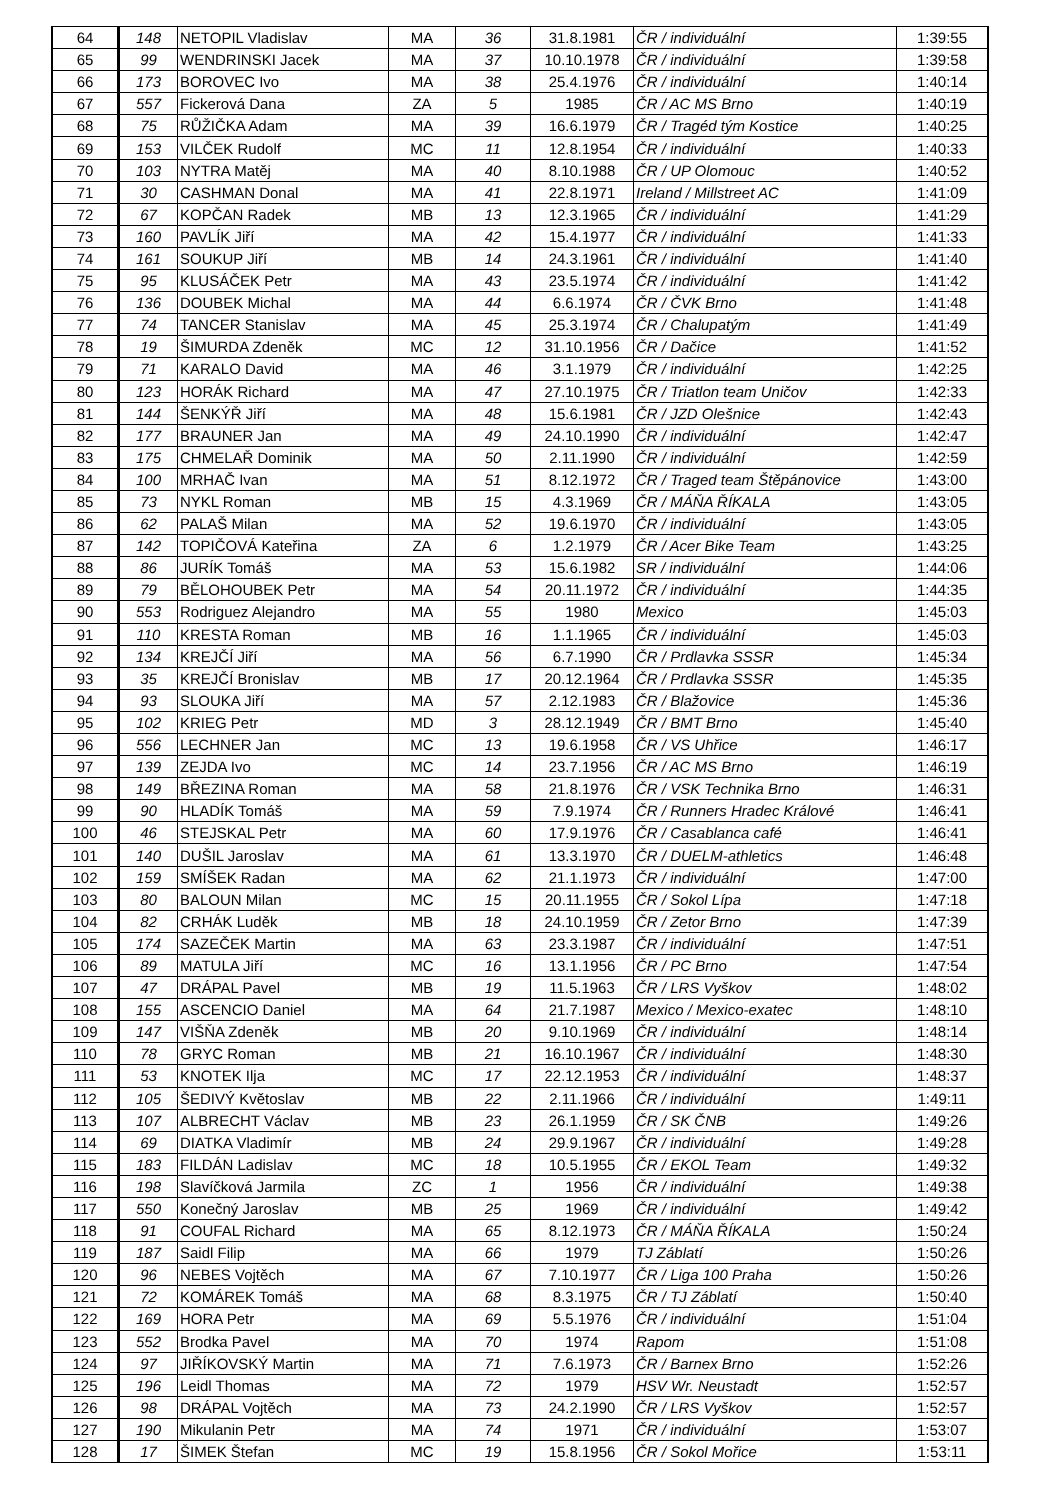| 64 | 148 | NETOPIL Vladislav | MA | 36 | 31.8.1981 | ČR / individuální | 1:39:55 |
| 65 | 99 | WENDRINSKI Jacek | MA | 37 | 10.10.1978 | ČR / individuální | 1:39:58 |
| 66 | 173 | BOROVEC Ivo | MA | 38 | 25.4.1976 | ČR / individuální | 1:40:14 |
| 67 | 557 | Fickerová Dana | ZA | 5 | 1985 | ČR / AC MS Brno | 1:40:19 |
| 68 | 75 | RŮŽIČKA Adam | MA | 39 | 16.6.1979 | ČR / Tragéd tým Kostice | 1:40:25 |
| 69 | 153 | VILČEK Rudolf | MC | 11 | 12.8.1954 | ČR / individuální | 1:40:33 |
| 70 | 103 | NYTRA Matěj | MA | 40 | 8.10.1988 | ČR / UP Olomouc | 1:40:52 |
| 71 | 30 | CASHMAN Donal | MA | 41 | 22.8.1971 | Ireland / Millstreet AC | 1:41:09 |
| 72 | 67 | KOPČAN Radek | MB | 13 | 12.3.1965 | ČR / individuální | 1:41:29 |
| 73 | 160 | PAVLÍK Jiří | MA | 42 | 15.4.1977 | ČR / individuální | 1:41:33 |
| 74 | 161 | SOUKUP Jiří | MB | 14 | 24.3.1961 | ČR / individuální | 1:41:40 |
| 75 | 95 | KLUSÁČEK Petr | MA | 43 | 23.5.1974 | ČR / individuální | 1:41:42 |
| 76 | 136 | DOUBEK Michal | MA | 44 | 6.6.1974 | ČR / ČVK Brno | 1:41:48 |
| 77 | 74 | TANCER Stanislav | MA | 45 | 25.3.1974 | ČR / Chalupatým | 1:41:49 |
| 78 | 19 | ŠIMURDA Zdeněk | MC | 12 | 31.10.1956 | ČR / Dačice | 1:41:52 |
| 79 | 71 | KARALO David | MA | 46 | 3.1.1979 | ČR / individuální | 1:42:25 |
| 80 | 123 | HORÁK Richard | MA | 47 | 27.10.1975 | ČR / Triatlon team Uničov | 1:42:33 |
| 81 | 144 | ŠENKÝŘ Jiří | MA | 48 | 15.6.1981 | ČR / JZD Olešnice | 1:42:43 |
| 82 | 177 | BRAUNER Jan | MA | 49 | 24.10.1990 | ČR / individuální | 1:42:47 |
| 83 | 175 | CHMELAŘ Dominik | MA | 50 | 2.11.1990 | ČR / individuální | 1:42:59 |
| 84 | 100 | MRHAČ Ivan | MA | 51 | 8.12.1972 | ČR / Traged team Štěpánovice | 1:43:00 |
| 85 | 73 | NYKL Roman | MB | 15 | 4.3.1969 | ČR / MÁŇA ŘÍKALA | 1:43:05 |
| 86 | 62 | PALAŠ Milan | MA | 52 | 19.6.1970 | ČR / individuální | 1:43:05 |
| 87 | 142 | TOPIČOVÁ Kateřina | ZA | 6 | 1.2.1979 | ČR / Acer Bike Team | 1:43:25 |
| 88 | 86 | JURÍK Tomáš | MA | 53 | 15.6.1982 | SR / individuální | 1:44:06 |
| 89 | 79 | BĚLOHOUBEK Petr | MA | 54 | 20.11.1972 | ČR / individuální | 1:44:35 |
| 90 | 553 | Rodriguez Alejandro | MA | 55 | 1980 | Mexico | 1:45:03 |
| 91 | 110 | KRESTA Roman | MB | 16 | 1.1.1965 | ČR / individuální | 1:45:03 |
| 92 | 134 | KREJČÍ Jiří | MA | 56 | 6.7.1990 | ČR / Prdlavka SSSR | 1:45:34 |
| 93 | 35 | KREJČÍ Bronislav | MB | 17 | 20.12.1964 | ČR / Prdlavka SSSR | 1:45:35 |
| 94 | 93 | SLOUKA Jiří | MA | 57 | 2.12.1983 | ČR / Blažovice | 1:45:36 |
| 95 | 102 | KRIEG Petr | MD | 3 | 28.12.1949 | ČR / BMT Brno | 1:45:40 |
| 96 | 556 | LECHNER Jan | MC | 13 | 19.6.1958 | ČR / VS Uhřice | 1:46:17 |
| 97 | 139 | ZEJDA Ivo | MC | 14 | 23.7.1956 | ČR / AC MS Brno | 1:46:19 |
| 98 | 149 | BŘEZINA Roman | MA | 58 | 21.8.1976 | ČR / VSK Technika Brno | 1:46:31 |
| 99 | 90 | HLADÍK Tomáš | MA | 59 | 7.9.1974 | ČR / Runners Hradec Králové | 1:46:41 |
| 100 | 46 | STEJSKAL Petr | MA | 60 | 17.9.1976 | ČR / Casablanca café | 1:46:41 |
| 101 | 140 | DUŠIL Jaroslav | MA | 61 | 13.3.1970 | ČR / DUELM-athletics | 1:46:48 |
| 102 | 159 | SMÍŠEK Radan | MA | 62 | 21.1.1973 | ČR / individuální | 1:47:00 |
| 103 | 80 | BALOUN Milan | MC | 15 | 20.11.1955 | ČR / Sokol Lípa | 1:47:18 |
| 104 | 82 | CRHÁK Luděk | MB | 18 | 24.10.1959 | ČR / Zetor Brno | 1:47:39 |
| 105 | 174 | SAZEČEK Martin | MA | 63 | 23.3.1987 | ČR / individuální | 1:47:51 |
| 106 | 89 | MATULA Jiří | MC | 16 | 13.1.1956 | ČR / PC Brno | 1:47:54 |
| 107 | 47 | DRÁPAL Pavel | MB | 19 | 11.5.1963 | ČR / LRS Vyškov | 1:48:02 |
| 108 | 155 | ASCENCIO Daniel | MA | 64 | 21.7.1987 | Mexico / Mexico-exatec | 1:48:10 |
| 109 | 147 | VIŠŇA Zdeněk | MB | 20 | 9.10.1969 | ČR / individuální | 1:48:14 |
| 110 | 78 | GRYC Roman | MB | 21 | 16.10.1967 | ČR / individuální | 1:48:30 |
| 111 | 53 | KNOTEK Ilja | MC | 17 | 22.12.1953 | ČR / individuální | 1:48:37 |
| 112 | 105 | ŠEDIVÝ Květoslav | MB | 22 | 2.11.1966 | ČR / individuální | 1:49:11 |
| 113 | 107 | ALBRECHT Václav | MB | 23 | 26.1.1959 | ČR / SK ČNB | 1:49:26 |
| 114 | 69 | DIATKA Vladimír | MB | 24 | 29.9.1967 | ČR / individuální | 1:49:28 |
| 115 | 183 | FILDÁN Ladislav | MC | 18 | 10.5.1955 | ČR / EKOL Team | 1:49:32 |
| 116 | 198 | Slavíčková Jarmila | ZC | 1 | 1956 | ČR / individuální | 1:49:38 |
| 117 | 550 | Konečný Jaroslav | MB | 25 | 1969 | ČR / individuální | 1:49:42 |
| 118 | 91 | COUFAL Richard | MA | 65 | 8.12.1973 | ČR / MÁŇA ŘÍKALA | 1:50:24 |
| 119 | 187 | Saidl Filip | MA | 66 | 1979 | TJ Záblatí | 1:50:26 |
| 120 | 96 | NEBES Vojtěch | MA | 67 | 7.10.1977 | ČR / Liga 100 Praha | 1:50:26 |
| 121 | 72 | KOMÁREK Tomáš | MA | 68 | 8.3.1975 | ČR / TJ Záblatí | 1:50:40 |
| 122 | 169 | HORA Petr | MA | 69 | 5.5.1976 | ČR / individuální | 1:51:04 |
| 123 | 552 | Brodka Pavel | MA | 70 | 1974 | Rapom | 1:51:08 |
| 124 | 97 | JIŘÍKOVSKÝ Martin | MA | 71 | 7.6.1973 | ČR / Barnex Brno | 1:52:26 |
| 125 | 196 | Leidl Thomas | MA | 72 | 1979 | HSV Wr. Neustadt | 1:52:57 |
| 126 | 98 | DRÁPAL Vojtěch | MA | 73 | 24.2.1990 | ČR / LRS Vyškov | 1:52:57 |
| 127 | 190 | Mikulanin Petr | MA | 74 | 1971 | ČR / individuální | 1:53:07 |
| 128 | 17 | ŠIMEK Štefan | MC | 19 | 15.8.1956 | ČR / Sokol Mořice | 1:53:11 |